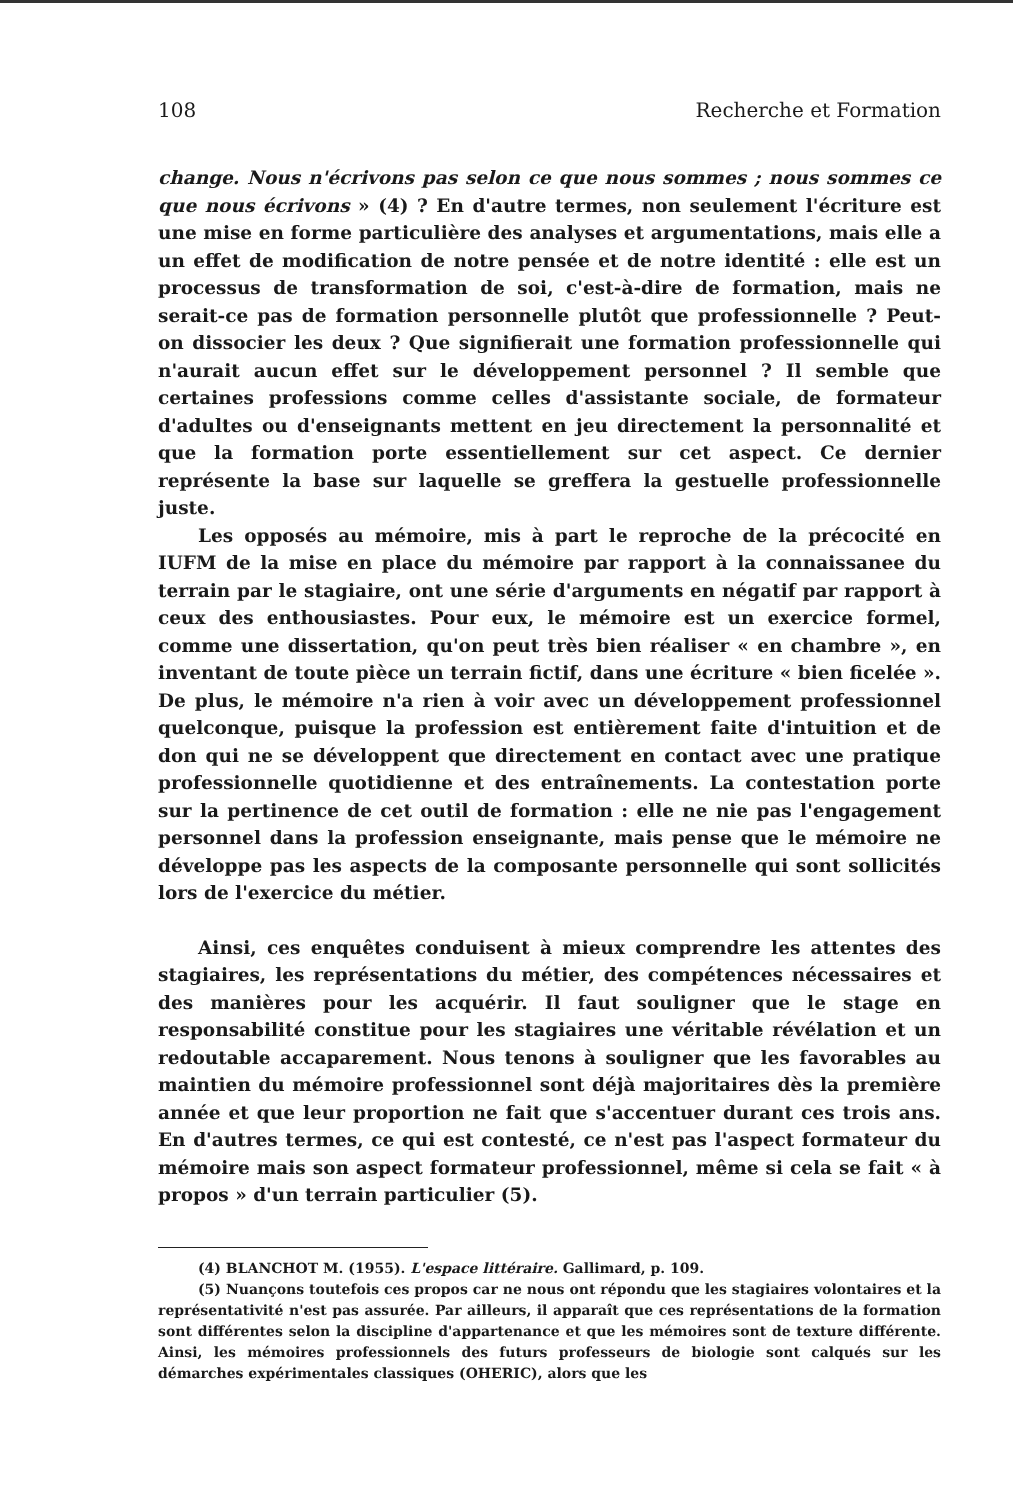108 Recherche et Formation
change. Nous n'écrivons pas selon ce que nous sommes ; nous sommes ce que nous écrivons » (4) ? En d'autre termes, non seulement l'écriture est une mise en forme particulière des analyses et argumentations, mais elle a un effet de modification de notre pensée et de notre identité : elle est un processus de transformation de soi, c'est-à-dire de formation, mais ne serait-ce pas de formation personnelle plutôt que professionnelle ? Peut-on dissocier les deux ? Que signifierait une formation professionnelle qui n'aurait aucun effet sur le développement personnel ? Il semble que certaines professions comme celles d'assistante sociale, de formateur d'adultes ou d'enseignants mettent en jeu directement la personnalité et que la formation porte essentiellement sur cet aspect. Ce dernier représente la base sur laquelle se greffera la gestuelle professionnelle juste.
Les opposés au mémoire, mis à part le reproche de la précocité en IUFM de la mise en place du mémoire par rapport à la connaissanee du terrain par le stagiaire, ont une série d'arguments en négatif par rapport à ceux des enthousiastes. Pour eux, le mémoire est un exercice formel, comme une dissertation, qu'on peut très bien réaliser « en chambre », en inventant de toute pièce un terrain fictif, dans une écriture « bien ficelée ». De plus, le mémoire n'a rien à voir avec un développement professionnel quelconque, puisque la profession est entièrement faite d'intuition et de don qui ne se développent que directement en contact avec une pratique professionnelle quotidienne et des entraînements. La contestation porte sur la pertinence de cet outil de formation : elle ne nie pas l'engagement personnel dans la profession enseignante, mais pense que le mémoire ne développe pas les aspects de la composante personnelle qui sont sollicités lors de l'exercice du métier.
Ainsi, ces enquêtes conduisent à mieux comprendre les attentes des stagiaires, les représentations du métier, des compétences nécessaires et des manières pour les acquérir. Il faut souligner que le stage en responsabilité constitue pour les stagiaires une véritable révélation et un redoutable accaparement. Nous tenons à souligner que les favorables au maintien du mémoire professionnel sont déjà majoritaires dès la première année et que leur proportion ne fait que s'accentuer durant ces trois ans. En d'autres termes, ce qui est contesté, ce n'est pas l'aspect formateur du mémoire mais son aspect formateur professionnel, même si cela se fait « à propos » d'un terrain particulier (5).
(4) BLANCHOT M. (1955). L'espace littéraire. Gallimard, p. 109.
(5) Nuançons toutefois ces propos car ne nous ont répondu que les stagiaires volontaires et la représentativité n'est pas assurée. Par ailleurs, il apparaît que ces représentations de la formation sont différentes selon la discipline d'appartenance et que les mémoires sont de texture différente. Ainsi, les mémoires professionnels des futurs professeurs de biologie sont calqués sur les démarches expérimentales classiques (OHERIC), alors que les